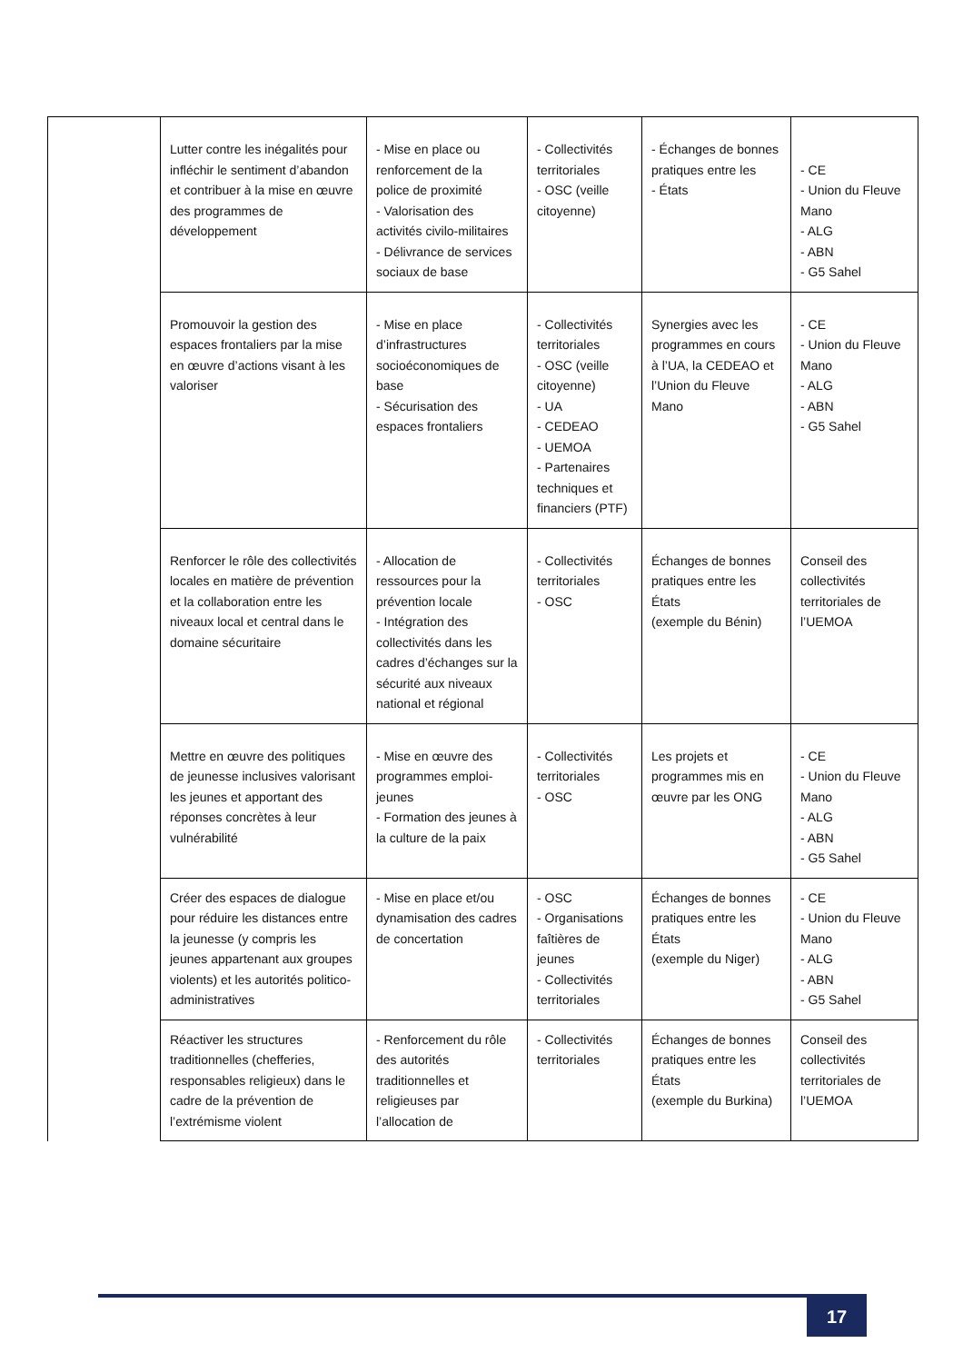| | Lutter contre les inégalités pour infléchir le sentiment d’abandon et contribuer à la mise en œuvre des programmes de développement | - Mise en place ou renforcement de la police de proximité - Valorisation des activités civilo-militaires - Délivrance de services sociaux de base | - Collectivités territoriales - OSC (veille citoyenne) | - Échanges de bonnes pratiques entre les - États | - CE - Union du Fleuve Mano - ALG - ABN - G5 Sahel |
| | Promouvoir la gestion des espaces frontaliers par la mise en œuvre d’actions visant à les valoriser | - Mise en place d’infrastructures socioéconomiques de base - Sécurisation des espaces frontaliers | - Collectivités territoriales - OSC (veille citoyenne) - UA - CEDEAO - UEMOA - Partenaires techniques et financiers (PTF) | Synergies avec les programmes en cours à l’UA, la CEDEAO et l’Union du Fleuve Mano | - CE - Union du Fleuve Mano - ALG - ABN - G5 Sahel |
| | Renforcer le rôle des collectivités locales en matière de prévention et la collaboration entre les niveaux local et central dans le domaine sécuritaire | - Allocation de ressources pour la prévention locale - Intégration des collectivités dans les cadres d’échanges sur la sécurité aux niveaux national et régional | - Collectivités territoriales - OSC | Échanges de bonnes pratiques entre les États (exemple du Bénin) | Conseil des collectivités territoriales de l’UEMOA |
| | Mettre en œuvre des politiques de jeunesse inclusives valorisant les jeunes et apportant des réponses concrètes à leur vulnérabilité | - Mise en œuvre des programmes emploi-jeunes - Formation des jeunes à la culture de la paix | - Collectivités territoriales - OSC | Les projets et programmes mis en œuvre par les ONG | - CE - Union du Fleuve Mano - ALG - ABN - G5 Sahel |
| | Créer des espaces de dialogue pour réduire les distances entre la jeunesse (y compris les jeunes appartenant aux groupes violents) et les autorités politico-administratives | - Mise en place et/ou dynamisation des cadres de concertation | - OSC - Organisations faîtières de jeunes - Collectivités territoriales | Échanges de bonnes pratiques entre les États (exemple du Niger) | - CE - Union du Fleuve Mano - ALG - ABN - G5 Sahel |
| | Réactiver les structures traditionnelles (chefferies, responsables religieux) dans le cadre de la prévention de l’extrémisme violent | - Renforcement du rôle des autorités traditionnelles et religieuses par l’allocation de | - Collectivités territoriales | Échanges de bonnes pratiques entre les États (exemple du Burkina) | Conseil des collectivités territoriales de l’UEMOA |
17